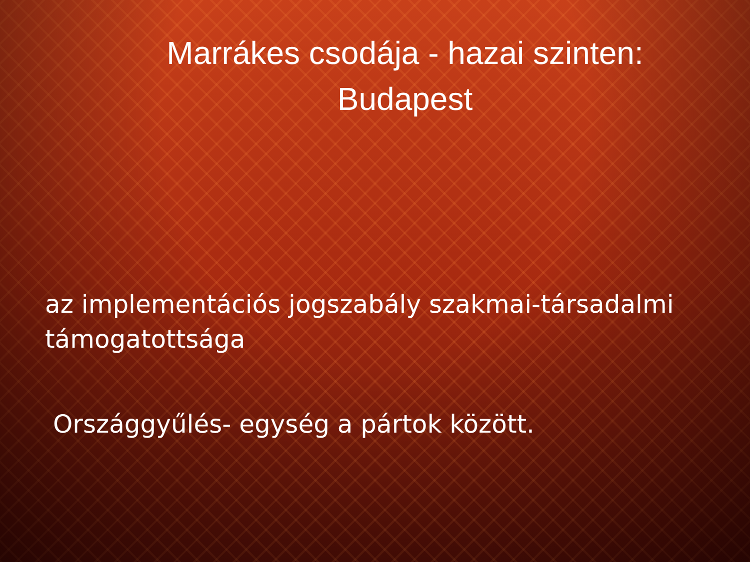Marrákes csodája - hazai szinten: Budapest
az implementációs jogszabály szakmai-társadalmi támogatottsága
Országgyűlés- egység a pártok között.